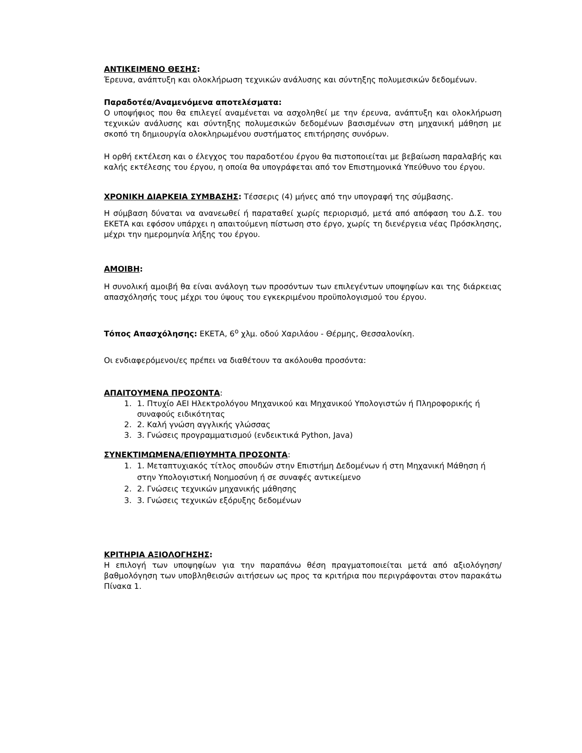ΑΝΤΙΚΕΙΜΕΝΟ ΘΕΣΗΣ:
Έρευνα, ανάπτυξη και ολοκλήρωση τεχνικών ανάλυσης και σύντηξης πολυμεσικών δεδομένων.
Παραδοτέα/Αναμενόμενα αποτελέσματα:
Ο υποψήφιος που θα επιλεγεί αναμένεται να ασχοληθεί με την έρευνα, ανάπτυξη και ολοκλήρωση τεχνικών ανάλυσης και σύντηξης πολυμεσικών δεδομένων βασισμένων στη μηχανική μάθηση με σκοπό τη δημιουργία ολοκληρωμένου συστήματος επιτήρησης συνόρων.
Η ορθή εκτέλεση και ο έλεγχος του παραδοτέου έργου θα πιστοποιείται με βεβαίωση παραλαβής και καλής εκτέλεσης του έργου, η οποία θα υπογράφεται από τον Επιστημονικά Υπεύθυνο του έργου.
ΧΡΟΝΙΚΗ ΔΙΑΡΚΕΙΑ ΣΥΜΒΑΣΗΣ: Τέσσερις (4) μήνες από την υπογραφή της σύμβασης.
Η σύμβαση δύναται να ανανεωθεί ή παραταθεί χωρίς περιορισμό, μετά από απόφαση του Δ.Σ. του ΕΚΕΤΑ και εφόσον υπάρχει η απαιτούμενη πίστωση στο έργο, χωρίς τη διενέργεια νέας Πρόσκλησης, μέχρι την ημερομηνία λήξης του έργου.
ΑΜΟΙΒΗ:
Η συνολική αμοιβή θα είναι ανάλογη των προσόντων των επιλεγέντων υποψηφίων και της διάρκειας απασχόλησής τους μέχρι του ύψους του εγκεκριμένου προϋπολογισμού του έργου.
Τόπος Απασχόλησης: ΕΚΕΤΑ, 6<sup>ο</sup> χλμ. οδού Χαριλάου - Θέρμης, Θεσσαλονίκη.
Οι ενδιαφερόμενοι/ες πρέπει να διαθέτουν τα ακόλουθα προσόντα:
ΑΠΑΙΤΟΥΜΕΝΑ ΠΡΟΣΟΝΤΑ:
1. 1. Πτυχίο ΑΕΙ Ηλεκτρολόγου Μηχανικού και Μηχανικού Υπολογιστών ή Πληροφορικής ή συναφούς ειδικότητας
2. 2. Καλή γνώση αγγλικής γλώσσας
3. 3. Γνώσεις προγραμματισμού (ενδεικτικά Python, Java)
ΣΥΝΕΚΤΙΜΩΜΕΝΑ/ΕΠΙΘΥΜΗΤΑ ΠΡΟΣΟΝΤΑ:
1. 1. Μεταπτυχιακός τίτλος σπουδών στην Επιστήμη Δεδομένων ή στη Μηχανική Μάθηση ή στην Υπολογιστική Νοημοσύνη ή σε συναφές αντικείμενο
2. 2. Γνώσεις τεχνικών μηχανικής μάθησης
3. 3. Γνώσεις τεχνικών εξόρυξης δεδομένων
ΚΡΙΤΗΡΙΑ ΑΞΙΟΛΟΓΗΣΗΣ:
Η επιλογή των υποψηφίων για την παραπάνω θέση πραγματοποιείται μετά από αξιολόγηση/ βαθμολόγηση των υποβληθεισών αιτήσεων ως προς τα κριτήρια που περιγράφονται στον παρακάτω Πίνακα 1.